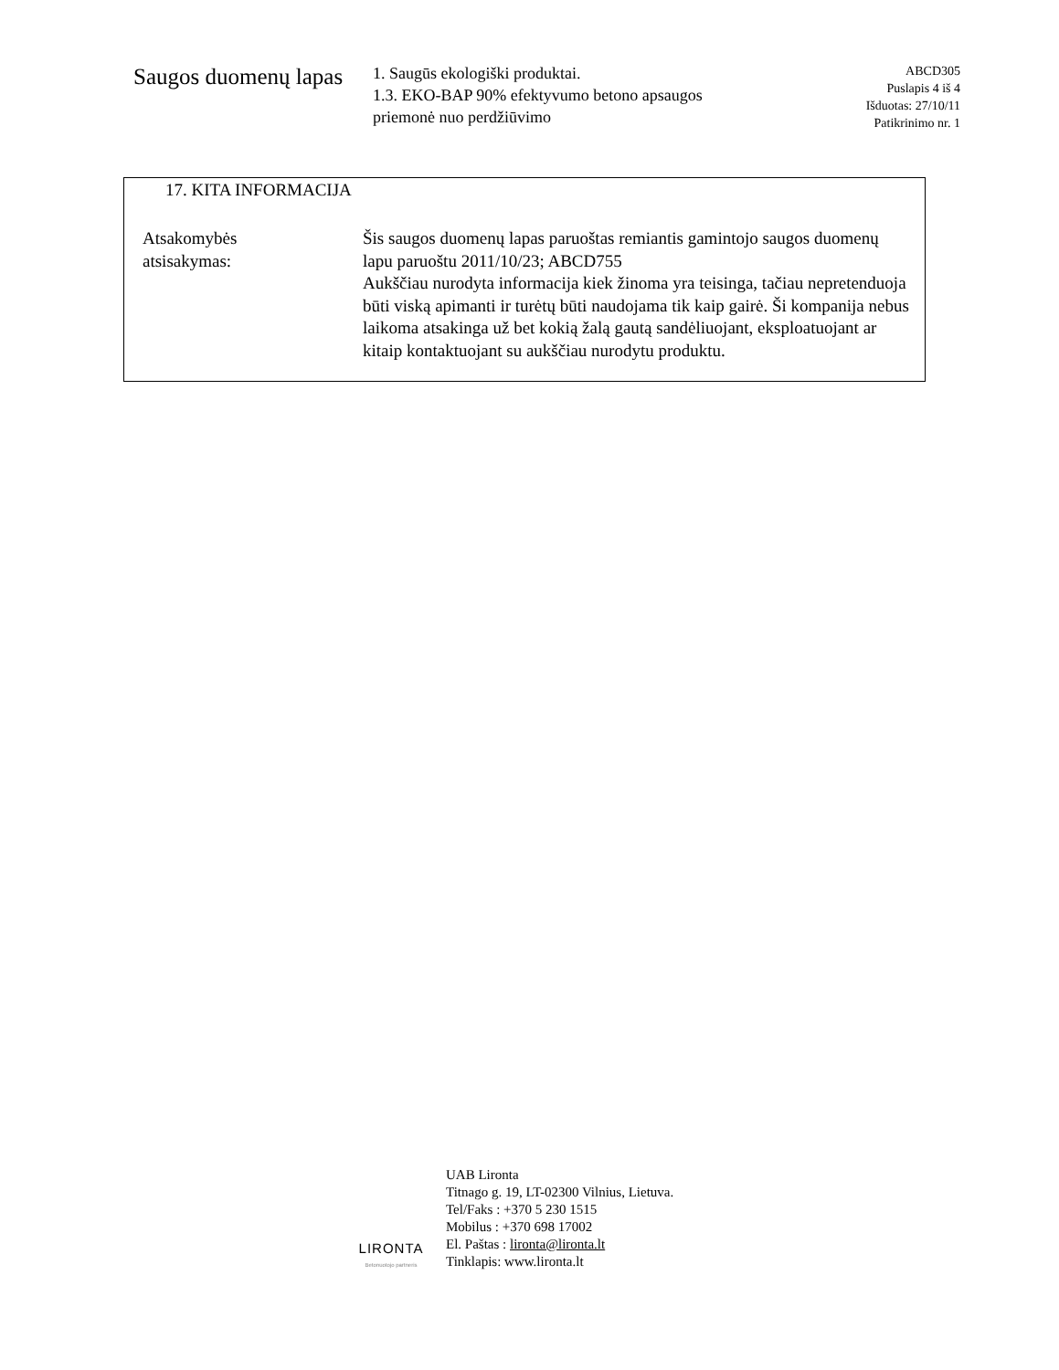Saugos duomenų lapas
1. Saugūs ekologiški produktai.
1.3. EKO-BAP 90% efektyvumo betono apsaugos priemonė nuo perdžiūvimo
ABCD305
Puslapis 4 iš 4
Išduotas: 27/10/11
Patikrinimo nr. 1
17. KITA INFORMACIJA
| Atsakomybės atsisakymas: | Šis saugos duomenų lapas paruoštas remiantis gamintojo saugos duomenų lapu paruoštu 2011/10/23; ABCD755 Aukščiau nurodyta informacija kiek žinoma yra teisinga, tačiau nepretenduoja būti viską apimanti ir turėtų būti naudojama tik kaip gairė. Ši kompanija nebus laikoma atsakinga už bet kokią žalą gautą sandėliuojant, eksploatuojant ar kitaip kontaktuojant su aukščiau nurodytu produktu. |
LIRONTA
Betonuotojo partneris
UAB Lironta
Titnago g. 19, LT-02300 Vilnius, Lietuva.
Tel/Faks : +370 5 230 1515
Mobilus : +370 698 17002
El. Paštas : lironta@lironta.lt
Tinklapis: www.lironta.lt